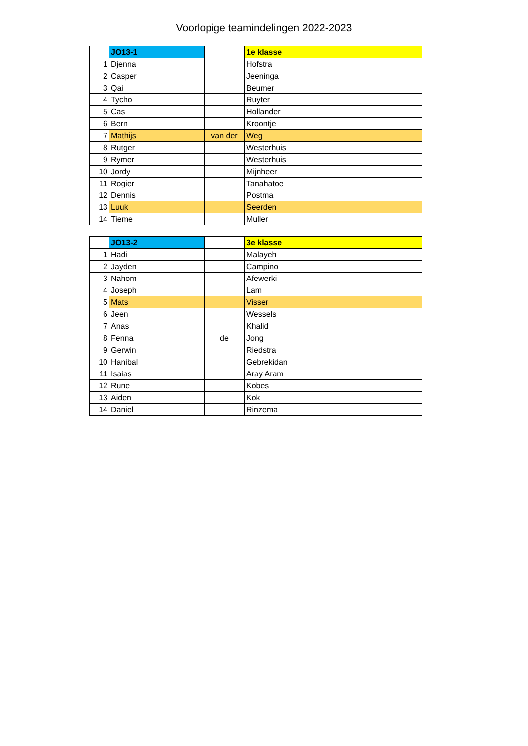Voorlopige teamindelingen 2022-2023
| | JO13-1 | | 1e klasse |
| --- | --- | --- | --- |
| 1 | Djenna | | Hofstra |
| 2 | Casper | | Jeeninga |
| 3 | Qai | | Beumer |
| 4 | Tycho | | Ruyter |
| 5 | Cas | | Hollander |
| 6 | Bern | | Kroontje |
| 7 | Mathijs | van der | Weg |
| 8 | Rutger | | Westerhuis |
| 9 | Rymer | | Westerhuis |
| 10 | Jordy | | Mijnheer |
| 11 | Rogier | | Tanahatoe |
| 12 | Dennis | | Postma |
| 13 | Luuk | | Seerden |
| 14 | Tieme | | Muller |
| | JO13-2 | | 3e klasse |
| --- | --- | --- | --- |
| 1 | Hadi | | Malayeh |
| 2 | Jayden | | Campino |
| 3 | Nahom | | Afewerki |
| 4 | Joseph | | Lam |
| 5 | Mats | | Visser |
| 6 | Jeen | | Wessels |
| 7 | Anas | | Khalid |
| 8 | Fenna | de | Jong |
| 9 | Gerwin | | Riedstra |
| 10 | Hanibal | | Gebrekidan |
| 11 | Isaias | | Aray Aram |
| 12 | Rune | | Kobes |
| 13 | Aiden | | Kok |
| 14 | Daniel | | Rinzema |